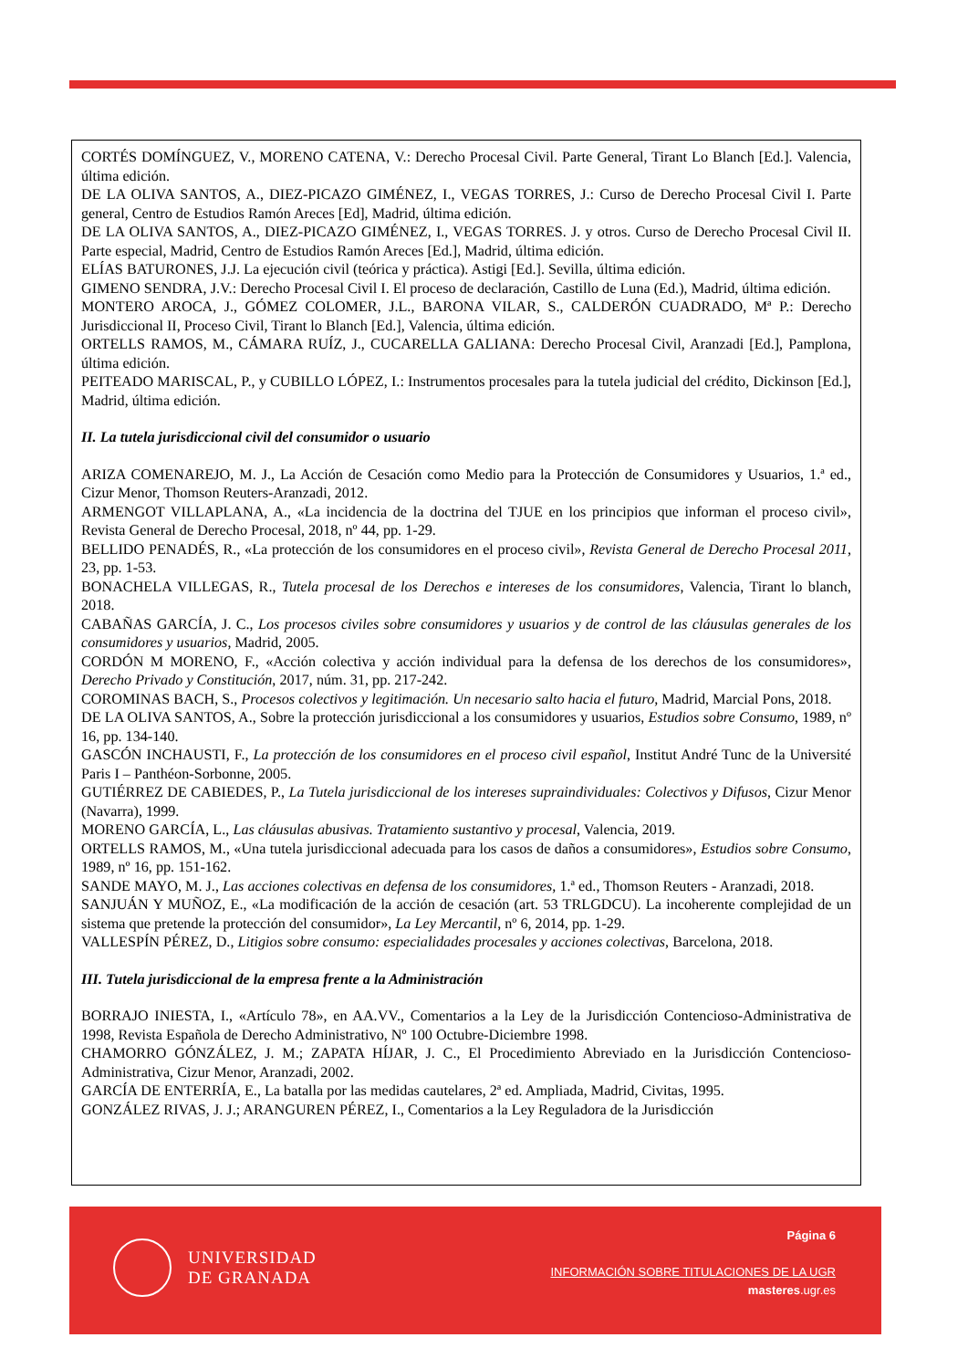CORTÉS DOMÍNGUEZ, V., MORENO CATENA, V.: Derecho Procesal Civil. Parte General, Tirant Lo Blanch [Ed.]. Valencia, última edición.
DE LA OLIVA SANTOS, A., DIEZ-PICAZO GIMÉNEZ, I., VEGAS TORRES, J.: Curso de Derecho Procesal Civil I. Parte general, Centro de Estudios Ramón Areces [Ed], Madrid, última edición.
DE LA OLIVA SANTOS, A., DIEZ-PICAZO GIMÉNEZ, I., VEGAS TORRES. J. y otros. Curso de Derecho Procesal Civil II. Parte especial, Madrid, Centro de Estudios Ramón Areces [Ed.], Madrid, última edición.
ELÍAS BATURONES, J.J. La ejecución civil (teórica y práctica). Astigi [Ed.]. Sevilla, última edición.
GIMENO SENDRA, J.V.: Derecho Procesal Civil I. El proceso de declaración, Castillo de Luna (Ed.), Madrid, última edición.
MONTERO AROCA, J., GÓMEZ COLOMER, J.L., BARONA VILAR, S., CALDERÓN CUADRADO, Mª P.: Derecho Jurisdiccional II, Proceso Civil, Tirant lo Blanch [Ed.], Valencia, última edición.
ORTELLS RAMOS, M., CÁMARA RUÍZ, J., CUCARELLA GALIANA: Derecho Procesal Civil, Aranzadi [Ed.], Pamplona, última edición.
PEITEADO MARISCAL, P., y CUBILLO LÓPEZ, I.: Instrumentos procesales para la tutela judicial del crédito, Dickinson [Ed.], Madrid, última edición.
II. La tutela jurisdiccional civil del consumidor o usuario
ARIZA COMENAREJO, M. J., La Acción de Cesación como Medio para la Protección de Consumidores y Usuarios, 1.ª ed., Cizur Menor, Thomson Reuters-Aranzadi, 2012.
ARMENGOT VILLAPLANA, A., «La incidencia de la doctrina del TJUE en los principios que informan el proceso civil», Revista General de Derecho Procesal, 2018, nº 44, pp. 1-29.
BELLIDO PENADÉS, R., «La protección de los consumidores en el proceso civil», Revista General de Derecho Procesal 2011, 23, pp. 1-53.
BONACHELA VILLEGAS, R., Tutela procesal de los Derechos e intereses de los consumidores, Valencia, Tirant lo blanch, 2018.
CABAÑAS GARCÍA, J. C., Los procesos civiles sobre consumidores y usuarios y de control de las cláusulas generales de los consumidores y usuarios, Madrid, 2005.
CORDÓN M MORENO, F., «Acción colectiva y acción individual para la defensa de los derechos de los consumidores», Derecho Privado y Constitución, 2017, núm. 31, pp. 217-242.
COROMINAS BACH, S., Procesos colectivos y legitimación. Un necesario salto hacia el futuro, Madrid, Marcial Pons, 2018.
DE LA OLIVA SANTOS, A., Sobre la protección jurisdiccional a los consumidores y usuarios, Estudios sobre Consumo, 1989, nº 16, pp. 134-140.
GASCÓN INCHAUSTI, F., La protección de los consumidores en el proceso civil español, Institut André Tunc de la Université Paris I – Panthéon-Sorbonne, 2005.
GUTIÉRREZ DE CABIEDES, P., La Tutela jurisdiccional de los intereses supraindividuales: Colectivos y Difusos, Cizur Menor (Navarra), 1999.
MORENO GARCÍA, L., Las cláusulas abusivas. Tratamiento sustantivo y procesal, Valencia, 2019.
ORTELLS RAMOS, M., «Una tutela jurisdiccional adecuada para los casos de daños a consumidores», Estudios sobre Consumo, 1989, nº 16, pp. 151-162.
SANDE MAYO, M. J., Las acciones colectivas en defensa de los consumidores, 1.ª ed., Thomson Reuters - Aranzadi, 2018.
SANJUÁN Y MUÑOZ, E., «La modificación de la acción de cesación (art. 53 TRLGDCU). La incoherente complejidad de un sistema que pretende la protección del consumidor», La Ley Mercantil, nº 6, 2014, pp. 1-29.
VALLESPÍN PÉREZ, D., Litigios sobre consumo: especialidades procesales y acciones colectivas, Barcelona, 2018.
III. Tutela jurisdiccional de la empresa frente a la Administración
BORRAJO INIESTA, I., «Artículo 78», en AA.VV., Comentarios a la Ley de la Jurisdicción Contencioso-Administrativa de 1998, Revista Española de Derecho Administrativo, Nº 100 Octubre-Diciembre 1998.
CHAMORRO GÓNZÁLEZ, J. M.; ZAPATA HÍJAR, J. C., El Procedimiento Abreviado en la Jurisdicción Contencioso-Administrativa, Cizur Menor, Aranzadi, 2002.
GARCÍA DE ENTERRÍA, E., La batalla por las medidas cautelares, 2ª ed. Ampliada, Madrid, Civitas, 1995.
GONZÁLEZ RIVAS, J. J.; ARANGUREN PÉREZ, I., Comentarios a la Ley Reguladora de la Jurisdicción
UNIVERSIDAD
DE GRANADA
Página 6
INFORMACIÓN SOBRE TITULACIONES DE LA UGR
masteres.ugr.es